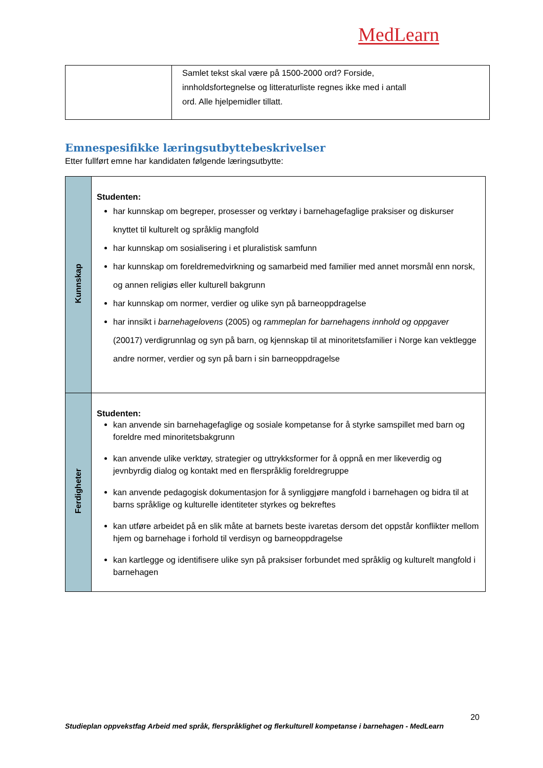MedLearn
| | Samlet tekst skal være på 1500-2000 ord? Forside, innholdsfortegnelse og litteraturliste regnes ikke med i antall ord. Alle hjelpemidler tillatt. |
Emnespesifikke læringsutbyttebeskrivelser
Etter fullført emne har kandidaten følgende læringsutbytte:
| Kunnskap | Studenten: har kunnskap om begreper, prosesser og verktøy i barnehagefaglige praksiser og diskurser knyttet til kulturelt og språklig mangfold har kunnskap om sosialisering i et pluralistisk samfunn har kunnskap om foreldremedvirkning og samarbeid med familier med annet morsmål enn norsk, og annen religiøs eller kulturell bakgrunn har kunnskap om normer, verdier og ulike syn på barneoppdragelse har innsikt i barnehagelovens (2005) og rammeplan for barnehagens innhold og oppgaver (20017) verdigrunnlag og syn på barn, og kjennskap til at minoritetsfamilier i Norge kan vektlegge andre normer, verdier og syn på barn i sin barneoppdragelse |
| Ferdigheter | Studenten: kan anvende sin barnehagefaglige og sosiale kompetanse for å styrke samspillet med barn og foreldre med minoritetsbakgrunn kan anvende ulike verktøy, strategier og uttrykksformer for å oppnå en mer likeverdig og jevnbyrdig dialog og kontakt med en flerspråklig foreldregruppe kan anvende pedagogisk dokumentasjon for å synliggjøre mangfold i barnehagen og bidra til at barns språklige og kulturelle identiteter styrkes og bekreftes kan utføre arbeidet på en slik måte at barnets beste ivaretas dersom det oppstår konflikter mellom hjem og barnehage i forhold til verdisyn og barneoppdragelse kan kartlegge og identifisere ulike syn på praksiser forbundet med språklig og kulturelt mangfold i barnehagen |
20
Studieplan oppvekstfag Arbeid med språk, flerspråklighet og flerkulturell kompetanse i barnehagen - MedLearn